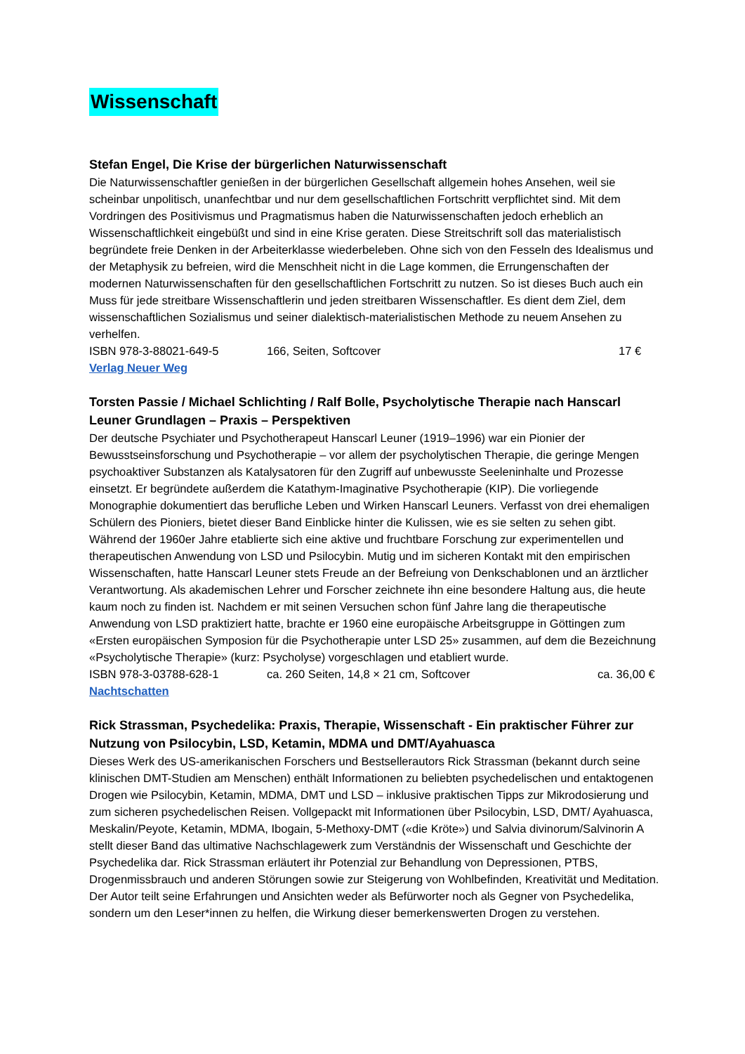Wissenschaft
Stefan Engel, Die Krise der bürgerlichen Naturwissenschaft
Die Naturwissenschaftler genießen in der bürgerlichen Gesellschaft allgemein hohes Ansehen, weil sie scheinbar unpolitisch, unanfechtbar und nur dem gesellschaftlichen Fortschritt verpflichtet sind. Mit dem Vordringen des Positivismus und Pragmatismus haben die Naturwissenschaften jedoch erheblich an Wissenschaftlichkeit eingebüßt und sind in eine Krise geraten. Diese Streitschrift soll das materialistisch begründete freie Denken in der Arbeiterklasse wiederbeleben. Ohne sich von den Fesseln des Idealismus und der Metaphysik zu befreien, wird die Menschheit nicht in die Lage kommen, die Errungenschaften der modernen Naturwissenschaften für den gesellschaftlichen Fortschritt zu nutzen. So ist dieses Buch auch ein Muss für jede streitbare Wissenschaftlerin und jeden streitbaren Wissenschaftler. Es dient dem Ziel, dem wissenschaftlichen Sozialismus und seiner dialektisch-materialistischen Methode zu neuem Ansehen zu verhelfen.
ISBN 978-3-88021-649-5 166, Seiten, Softcover 17 €
Verlag Neuer Weg
Torsten Passie / Michael Schlichting / Ralf Bolle, Psycholytische Therapie nach Hanscarl Leuner Grundlagen – Praxis – Perspektiven
Der deutsche Psychiater und Psychotherapeut Hanscarl Leuner (1919–1996) war ein Pionier der Bewusstseinsforschung und Psychotherapie – vor allem der psycholytischen Therapie, die geringe Mengen psychoaktiver Substanzen als Katalysatoren für den Zugriff auf unbewusste Seeleninhalte und Prozesse einsetzt. Er begründete außerdem die Katathym-Imaginative Psychotherapie (KIP). Die vorliegende Monographie dokumentiert das berufliche Leben und Wirken Hanscarl Leuners. Verfasst von drei ehemaligen Schülern des Pioniers, bietet dieser Band Einblicke hinter die Kulissen, wie es sie selten zu sehen gibt. Während der 1960er Jahre etablierte sich eine aktive und fruchtbare Forschung zur experimentellen und therapeutischen Anwendung von LSD und Psilocybin. Mutig und im sicheren Kontakt mit den empirischen Wissenschaften, hatte Hanscarl Leuner stets Freude an der Befreiung von Denkschablonen und an ärztlicher Verantwortung. Als akademischen Lehrer und Forscher zeichnete ihn eine besondere Haltung aus, die heute kaum noch zu finden ist. Nachdem er mit seinen Versuchen schon fünf Jahre lang die therapeutische Anwendung von LSD praktiziert hatte, brachte er 1960 eine europäische Arbeitsgruppe in Göttingen zum «Ersten europäischen Symposion für die Psychotherapie unter LSD 25» zusammen, auf dem die Bezeichnung «Psycholytische Therapie» (kurz: Psycholyse) vorgeschlagen und etabliert wurde.
ISBN 978-3-03788-628-1 ca. 260 Seiten, 14,8 × 21 cm, Softcover ca. 36,00 €
Nachtschatten
Rick Strassman, Psychedelika: Praxis, Therapie, Wissenschaft - Ein praktischer Führer zur Nutzung von Psilocybin, LSD, Ketamin, MDMA und DMT/Ayahuasca
Dieses Werk des US-amerikanischen Forschers und Bestsellerautors Rick Strassman (bekannt durch seine klinischen DMT-Studien am Menschen) enthält Informationen zu beliebten psychedelischen und entaktogenen Drogen wie Psilocybin, Ketamin, MDMA, DMT und LSD – inklusive praktischen Tipps zur Mikrodosierung und zum sicheren psychedelischen Reisen. Vollgepackt mit Informationen über Psilocybin, LSD, DMT/ Ayahuasca, Meskalin/Peyote, Ketamin, MDMA, Ibogain, 5-Methoxy-DMT («die Kröte») und Salvia divinorum/Salvinorin A stellt dieser Band das ultimative Nachschlagewerk zum Verständnis der Wissenschaft und Geschichte der Psychedelika dar. Rick Strassman erläutert ihr Potenzial zur Behandlung von Depressionen, PTBS, Drogenmissbrauch und anderen Störungen sowie zur Steigerung von Wohlbefinden, Kreativität und Meditation. Der Autor teilt seine Erfahrungen und Ansichten weder als Befürworter noch als Gegner von Psychedelika, sondern um den Leser*innen zu helfen, die Wirkung dieser bemerkenswerten Drogen zu verstehen.